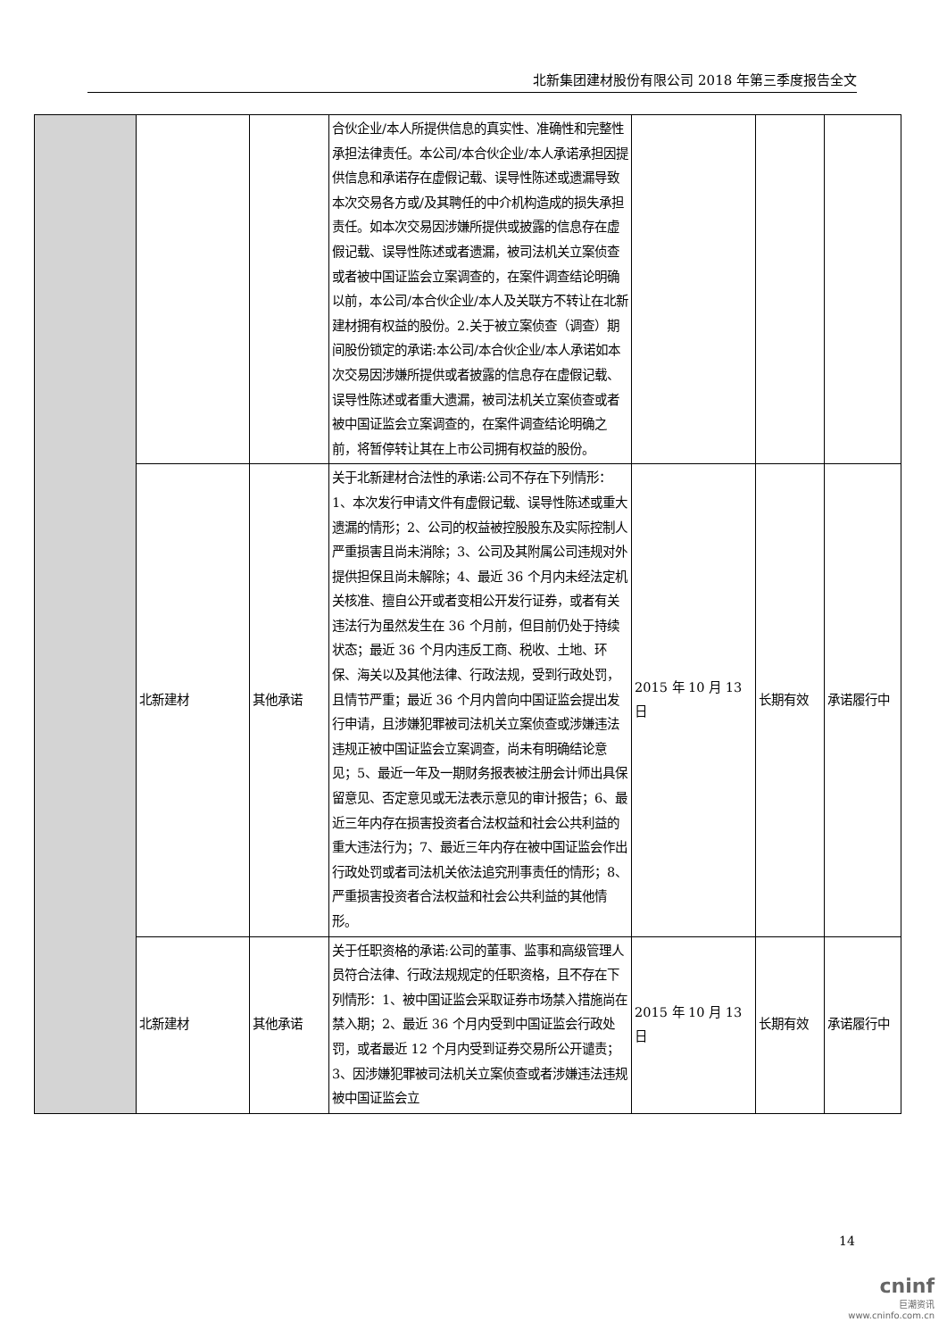北新集团建材股份有限公司 2018 年第三季度报告全文
| | | | 合伙企业/本人所提供信息的真实性、准确性和完整性承担法律责任。本公司/本合伙企业/本人承诺承担因提供信息和承诺存在虚假记载、误导性陈述或遗漏导致本次交易各方或/及其聘任的中介机构造成的损失承担责任。如本次交易因涉嫌所提供或披露的信息存在虚假记载、误导性陈述或者遗漏，被司法机关立案侦查或者被中国证监会立案调查的，在案件调查结论明确以前，本公司/本合伙企业/本人及关联方不转让在北新建材拥有权益的股份。2.关于被立案侦查（调查）期间股份锁定的承诺:本公司/本合伙企业/本人承诺如本次交易因涉嫌所提供或者披露的信息存在虚假记载、误导性陈述或者重大遗漏，被司法机关立案侦查或者被中国证监会立案调查的，在案件调查结论明确之前，将暂停转让其在上市公司拥有权益的股份。 | | | |
| | 北新建材 | 其他承诺 | 关于北新建材合法性的承诺:公司不存在下列情形：1、本次发行申请文件有虚假记载、误导性陈述或重大遗漏的情形；2、公司的权益被控股股东及实际控制人严重损害且尚未消除；3、公司及其附属公司违规对外提供担保且尚未解除；4、最近 36 个月内未经法定机关核准、擅自公开或者变相公开发行证券，或者有关违法行为虽然发生在 36 个月前，但目前仍处于持续状态；最近 36 个月内违反工商、税收、土地、环保、海关以及其他法律、行政法规，受到行政处罚，且情节严重；最近 36 个月内曾向中国证监会提出发行申请，且涉嫌犯罪被司法机关立案侦查或涉嫌违法违规正被中国证监会立案调查，尚未有明确结论意见；5、最近一年及一期财务报表被注册会计师出具保留意见、否定意见或无法表示意见的审计报告；6、最近三年内存在损害投资者合法权益和社会公共利益的重大违法行为；7、最近三年内存在被中国证监会作出行政处罚或者司法机关依法追究刑事责任的情形；8、严重损害投资者合法权益和社会公共利益的其他情形。 | 2015 年 10 月 13 日 | 长期有效 | 承诺履行中 |
| | 北新建材 | 其他承诺 | 关于任职资格的承诺:公司的董事、监事和高级管理人员符合法律、行政法规规定的任职资格，且不存在下列情形：1、被中国证监会采取证券市场禁入措施尚在禁入期；2、最近 36 个月内受到中国证监会行政处罚，或者最近 12 个月内受到证券交易所公开谴责；3、因涉嫌犯罪被司法机关立案侦查或者涉嫌违法违规被中国证监会立 | 2015 年 10 月 13 日 | 长期有效 | 承诺履行中 |
14
cninf
巨潮资讯
www.cninfo.com.cn